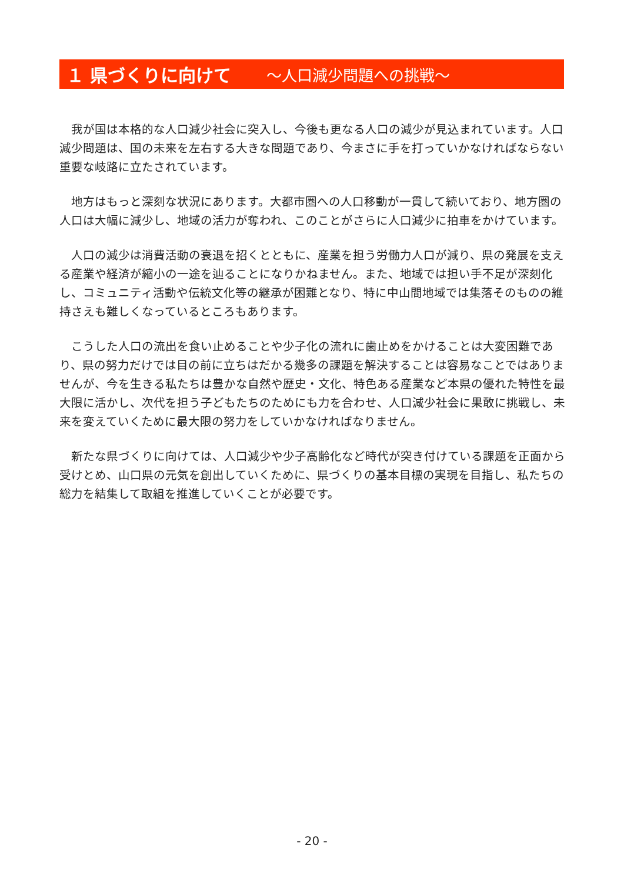１ 県づくりに向けて ～人口減少問題への挑戦～
我が国は本格的な人口減少社会に突入し、今後も更なる人口の減少が見込まれています。人口減少問題は、国の未来を左右する大きな問題であり、今まさに手を打っていかなければならない重要な岐路に立たされています。
地方はもっと深刻な状況にあります。大都市圏への人口移動が一貫して続いており、地方圏の人口は大幅に減少し、地域の活力が奪われ、このことがさらに人口減少に拍車をかけています。
人口の減少は消費活動の衰退を招くとともに、産業を担う労働力人口が減り、県の発展を支える産業や経済が縮小の一途を辿ることになりかねません。また、地域では担い手不足が深刻化し、コミュニティ活動や伝統文化等の継承が困難となり、特に中山間地域では集落そのものの維持さえも難しくなっているところもあります。
こうした人口の流出を食い止めることや少子化の流れに歯止めをかけることは大変困難であり、県の努力だけでは目の前に立ちはだかる幾多の課題を解決することは容易なことではありませんが、今を生きる私たちは豊かな自然や歴史・文化、特色ある産業など本県の優れた特性を最大限に活かし、次代を担う子どもたちのためにも力を合わせ、人口減少社会に果敢に挑戦し、未来を変えていくために最大限の努力をしていかなければなりません。
新たな県づくりに向けては、人口減少や少子高齢化など時代が突き付けている課題を正面から受けとめ、山口県の元気を創出していくために、県づくりの基本目標の実現を目指し、私たちの総力を結集して取組を推進していくことが必要です。
- 20 -